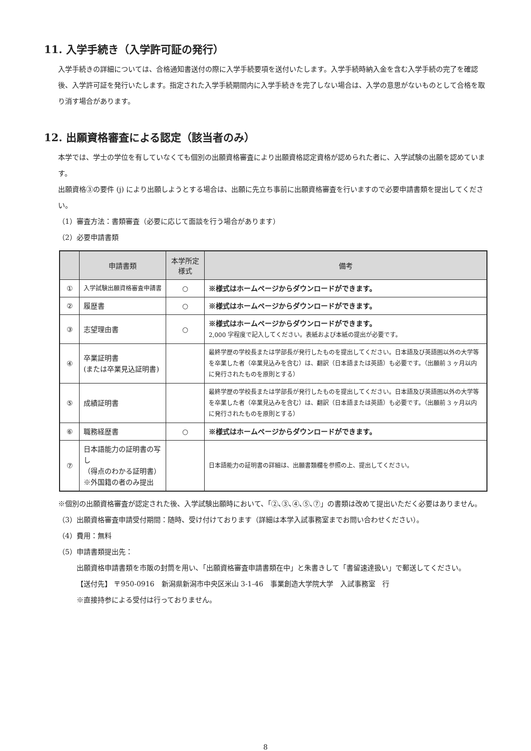11. 入学手続き（入学許可証の発行）
入学手続きの詳細については、合格通知書送付の際に入学手続要項を送付いたします。入学手続時納入金を含む入学手続の完了を確認後、入学許可証を発行いたします。指定された入学手続期間内に入学手続きを完了しない場合は、入学の意思がないものとして合格を取り消す場合があります。
12. 出願資格審査による認定（該当者のみ）
本学では、学士の学位を有していなくても個別の出願資格審査により出願資格認定資格が認められた者に、入学試験の出願を認めています。
出願資格③の要件 (j) により出願しようとする場合は、出願に先立ち事前に出願資格審査を行いますので必要申請書類を提出してください。
（1）審査方法：書類審査（必要に応じて面談を行う場合があります）
（2）必要申請書類
| | 申請書類 | 本学所定 様式 | 備考 |
| --- | --- | --- | --- |
| ① | 入学試験出願資格審査申請書 | ○ | ※様式はホームページからダウンロードができます。 |
| ② | 履歴書 | ○ | ※様式はホームページからダウンロードができます。 |
| ③ | 志望理由書 | ○ | ※様式はホームページからダウンロードができます。 2,000 字程度で記入してください。表紙および本紙の提出が必要です。 |
| ④ | 卒業証明書 (または卒業見込証明書) | | 最終学歴の学校長または学部長が発行したものを提出してください。日本語及び英語圏以外の大学等を卒業した者（卒業見込みを含む）は、翻訳（日本語または英語）も必要です。（出願前 3 ヶ月以内に発行されたものを原則とする） |
| ⑤ | 成績証明書 | | 最終学歴の学校長または学部長が発行したものを提出してください。日本語及び英語圏以外の大学等を卒業した者（卒業見込みを含む）は、翻訳（日本語または英語）も必要です。（出願前 3 ヶ月以内に発行されたものを原則とする） |
| ⑥ | 職務経歴書 | ○ | ※様式はホームページからダウンロードができます。 |
| ⑦ | 日本語能力の証明書の写し （得点のわかる証明書） ※外国籍の者のみ提出 | | 日本語能力の証明書の詳細は、出願書類欄を参照の上、提出してください。 |
※個別の出願資格審査が認定された後、入学試験出願時において、「②､③､④､⑤､⑦」の書類は改めて提出いただく必要はありません。
（3）出願資格審査申請受付期間：随時、受け付けております（詳細は本学入試事務室までお問い合わせください）。
（4）費用：無料
（5）申請書類提出先：
出願資格申請書類を市販の封筒を用い､「出願資格審査申請書類在中」と朱書きして「書留速達扱い」で郵送してください。
【送付先】 〒950-0916　新潟県新潟市中央区米山 3-1-46　事業創造大学院大学　入試事務室　行
※直接持参による受付は行っておりません。
8